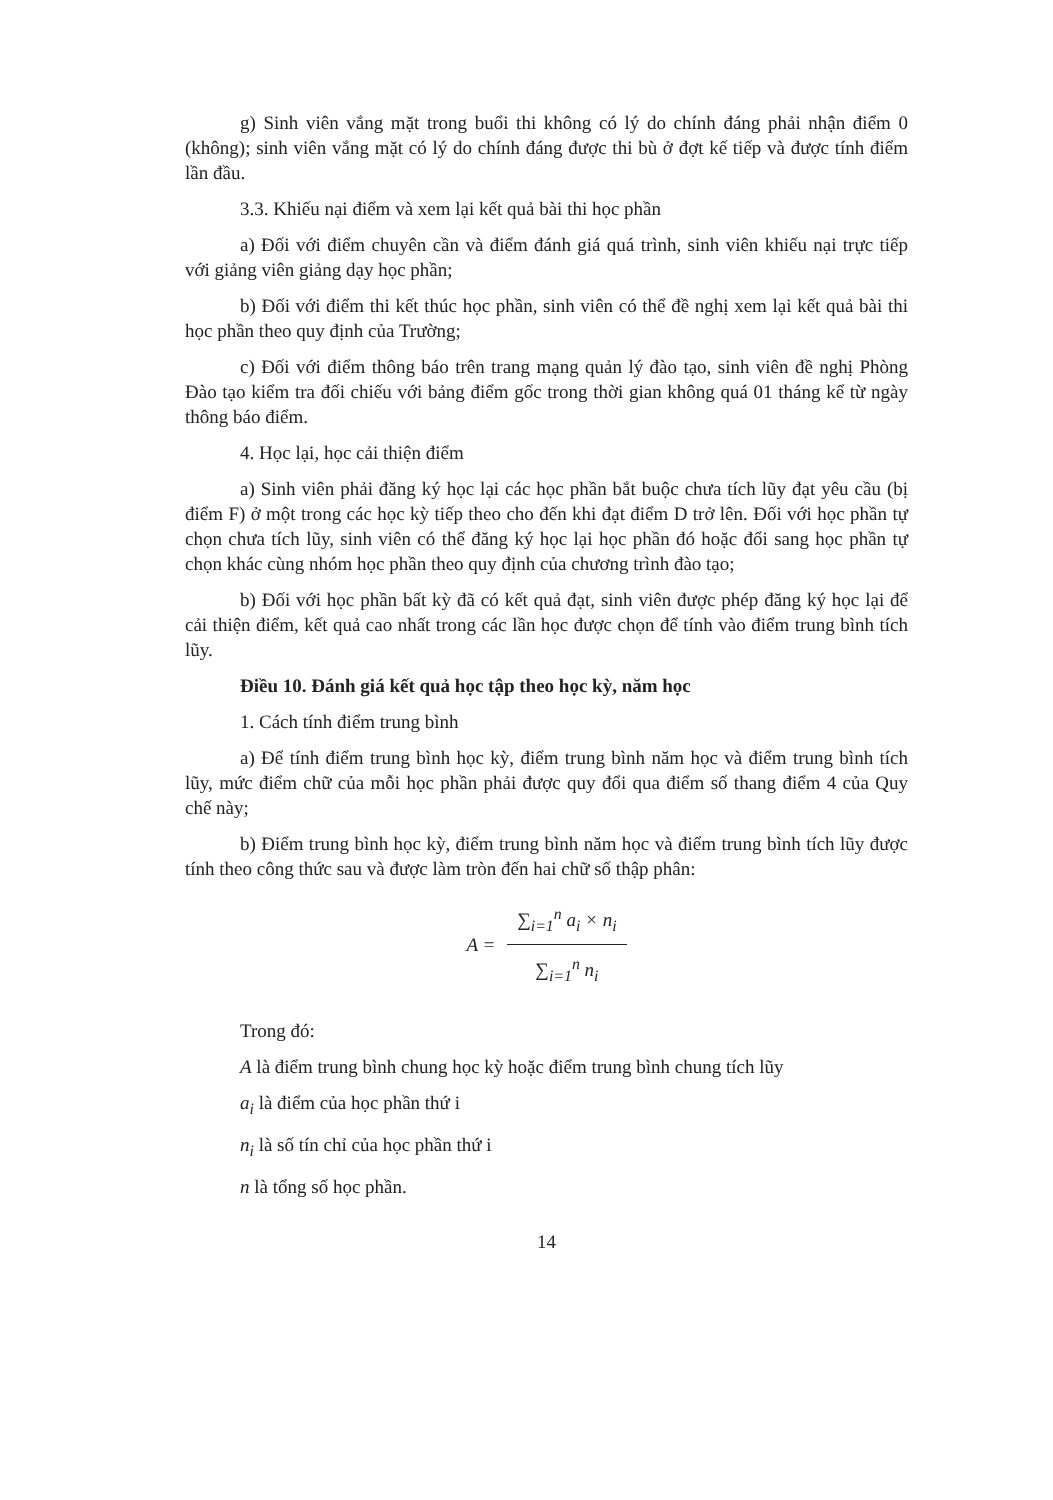g) Sinh viên vắng mặt trong buổi thi không có lý do chính đáng phải nhận điểm 0 (không); sinh viên vắng mặt có lý do chính đáng được thi bù ở đợt kế tiếp và được tính điểm lần đầu.
3.3. Khiếu nại điểm và xem lại kết quả bài thi học phần
a) Đối với điểm chuyên cần và điểm đánh giá quá trình, sinh viên khiếu nại trực tiếp với giảng viên giảng dạy học phần;
b) Đối với điểm thi kết thúc học phần, sinh viên có thể đề nghị xem lại kết quả bài thi học phần theo quy định của Trường;
c) Đối với điểm thông báo trên trang mạng quản lý đào tạo, sinh viên đề nghị Phòng Đào tạo kiểm tra đối chiếu với bảng điểm gốc trong thời gian không quá 01 tháng kể từ ngày thông báo điểm.
4. Học lại, học cải thiện điểm
a) Sinh viên phải đăng ký học lại các học phần bắt buộc chưa tích lũy đạt yêu cầu (bị điểm F) ở một trong các học kỳ tiếp theo cho đến khi đạt điểm D trở lên. Đối với học phần tự chọn chưa tích lũy, sinh viên có thể đăng ký học lại học phần đó hoặc đổi sang học phần tự chọn khác cùng nhóm học phần theo quy định của chương trình đào tạo;
b) Đối với học phần bất kỳ đã có kết quả đạt, sinh viên được phép đăng ký học lại để cải thiện điểm, kết quả cao nhất trong các lần học được chọn để tính vào điểm trung bình tích lũy.
Điều 10. Đánh giá kết quả học tập theo học kỳ, năm học
1. Cách tính điểm trung bình
a) Để tính điểm trung bình học kỳ, điểm trung bình năm học và điểm trung bình tích lũy, mức điểm chữ của mỗi học phần phải được quy đổi qua điểm số thang điểm 4 của Quy chế này;
b) Điểm trung bình học kỳ, điểm trung bình năm học và điểm trung bình tích lũy được tính theo công thức sau và được làm tròn đến hai chữ số thập phân:
A =
∑<sub>i=1</sub><sup>n</sup> a<sub>i</sub> × n<sub>i</sub>
∑<sub>i=1</sub><sup>n</sup> n<sub>i</sub>
Trong đó:
A là điểm trung bình chung học kỳ hoặc điểm trung bình chung tích lũy
a<sub>i</sub> là điểm của học phần thứ i
n<sub>i</sub> là số tín chỉ của học phần thứ i
n là tổng số học phần.
14